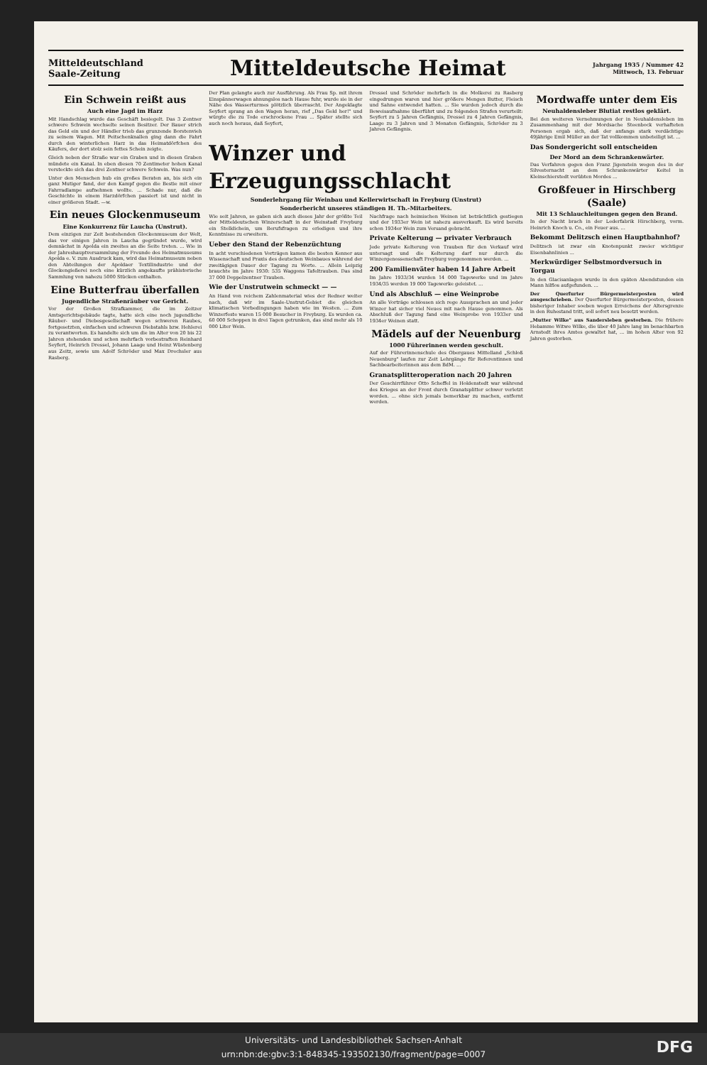Mitteldeutschland
Saale-Zeitung
Mitteldeutsche Heimat
Jahrgang 1935 / Nummer 42
Mittwoch, 13. Februar
Ein Schwein reißt aus
Auch eine Jagd im Harz
Mit Handschlag wurde das Geschäft besiegelt. Das 3 Zentner schwere Schwein wechselte seinen Besitzer. Der Bauer strich das Geld ein und der Händler trieb das grunzende Borstenvieh zu seinem Wagen. Mit Peitschenknallen ging dann die Fahrt durch den winterlichen Harz in das Heimatdörfchen des Käufers, der dort stolz sein fettes Schein zeigte.
Gleich neben der Straße war ein Graben und in diesen Graben mündete ein Kanal. In eben diesen 70 Zentimeter hohen Kanal versteckte sich das drei Zentner schwere Schwein. Was nun?
Unter den Menschen hub ein großes Beraten an, bis sich ein ganz Mutiger fand, der den Kampf gegen die Bestie mit einer Fahrradlampe aufnehmen wollte. ... Schade nur, daß die Geschichte in einem Harzdörfchen passiert ist und nicht in einer größeren Stadt. —w.
Ein neues Glockenmuseum
Eine Konkurrenz für Laucha (Unstrut).
Dem einzigen zur Zeit bestehenden Glockenmuseum der Welt, das vor einigen Jahren in Laucha gegründet wurde, wird demnächst in Apolda ein zweites an die Seite treten. ... Wie in der Jahreshauptversammlung der Freunde des Heimatmuseums Apolda e. V. zum Ausdruck kam, wird das Heimatmuseum neben den Abteilungen der Apoldaer Textilindustrie und der Glockengießerei noch eine kürzlich angekaufte prähistorische Sammlung von nahezu 5000 Stücken enthalten.
Eine Butterfrau überfallen
Jugendliche Straßenräuber vor Gericht.
Vor der Großen Strafkammer, die im Zeitzer Amtsgerichtsgebäude tagte, hatte sich eine noch jugendliche Räuber- und Diebesgesellschaft wegen schweren Raubes, fortgesetzten, einfachen und schweren Diebstahls bzw. Hehlerei zu verantworten. Es handelte sich um die im Alter von 20 bis 22 Jahren stehenden und schon mehrfach vorbestraften Reinhard Seyfert, Heinrich Dressel, Johann Laage und Heinz Wüstenberg aus Zeitz, sowie um Adolf Schröder und Max Drechsler aus Rasberg.
Der Plan gelangte auch zur Ausführung. Als Frau Sp. mit ihrem Einspännerwagen ahnungslos nach Hause fuhr, wurde sie in der Nähe des Wasserturmes plötzlich überrascht. Der Angeklagte Seyfert sprang an den Wagen heran, rief „Das Geld her!" und würgte die zu Tode erschrockene Frau ... Später stellte sich auch noch heraus, daß Seyfert,
Dressel und Schröder mehrfach in die Molkerei zu Rasberg eingedrungen waren und hier größere Mengen Butter, Fleisch und Sahne entwendet hatten. ... Sie wurden jedoch durch die Beweisaufnahme überführt und zu folgenden Strafen verurteilt: Seyfert zu 5 Jahren Gefängnis, Dressel zu 4 Jahren Gefängnis, Laage zu 3 Jahren und 3 Monaten Gefängnis, Schröder zu 3 Jahren Gefängnis.
Winzer und Erzeugungsschlacht
Sonderlehrgang für Weinbau und Kellerwirtschaft in Freyburg (Unstrut)
Sonderbericht unseres ständigen H. Th.-Mitarbeiters.
Wie seit Jahren, so gaben sich auch dieses Jahr der größte Teil der Mitteldeutschen Winzerschaft in der Weinstadt Freyburg ein Stelldichein, um Berufsfragen zu erledigen und ihre Kenntnisse zu erweitern.
Ueber den Stand der Rebenzüchtung
In acht verschiedenen Vorträgen kamen die besten Kenner aus Wissenschaft und Praxis des deutschen Weinbaues während der zweitägigen Dauer der Tagung zu Worte. ... Allein Leipzig brauchte im Jahre 1930: 535 Waggons Tafeltrauben. Das sind 37 000 Doppelzentner Trauben.
Wie der Unstrutwein schmeckt — —
An Hand von reichem Zahlenmaterial wies der Redner weiter nach, daß wir im Saale-Unstrut-Gebiet die gleichen klimatischen Vorbedingungen haben wie im Westen. ... Zum Winzerfeste waren 15 000 Besucher in Freyburg. Es wurden ca. 60 000 Schoppen in drei Tagen getrunken, das sind mehr als 10 000 Liter Wein.
Nachfrage nach heimischen Weinen ist beträchtlich gestiegen und der 1933er Wein ist nahezu ausverkauft. Es wird bereits schon 1934er Wein zum Versand gebracht.
Private Kelterung — privater Verbrauch
Jede private Kelterung von Trauben für den Verkauf wird untersagt und die Kelterung darf nur durch die Winzergenossenschaft Freyburg vorgenommen werden. ...
200 Familienväter haben 14 Jahre Arbeit
Im Jahre 1933/34 wurden 14 000 Tagewerke und im Jahre 1934/35 werden 19 000 Tagewerke geleistet. ...
Und als Abschluß — eine Weinprobe
An alle Vorträge schlossen sich rege Aussprachen an und jeder Winzer hat sicher viel Neues mit nach Hause genommen. Als Abschluß der Tagung fand eine Weinprobe von 1933er und 1934er Weinen statt.
Mädels auf der Neuenburg
1000 Führerinnen werden geschult.
Auf der Führerinnenschule des Obergaues Mittelland „Schloß Neuenburg" laufen zur Zeit Lehrgänge für Referentinnen und Sachbearbeiterinnen aus dem BdM. ...
Granatsplitteroperation nach 20 Jahren
Der Geschirrführer Otto Scheffel in Holdenstedt war während des Krieges an der Front durch Granatsplitter schwer verletzt worden. ... ohne sich jemals bemerkbar zu machen, entfernt werden.
Mordwaffe unter dem Eis
Neuhaldensleber Blutiat restlos geklärt.
Bei den weiteren Vernehmungen der in Neuhaldensleben im Zusammenhang mit der Mordsache Steenbock verhafteten Personen ergab sich, daß der anfangs stark verdächtige 49jährige Emil Müller an der Tat vollkommen unbeteiligt ist. ...
Das Sondergericht soll entscheiden
Der Mord an dem Schrankenwärter.
Das Verfahren gegen den Franz Jigenstein wegen des in der Silvesternacht an dem Schrankenwärter Keitel in Kleinschierstedt verübten Mordes ...
Großfeuer in Hirschberg (Saale)
Mit 13 Schlauchleitungen gegen den Brand.
In der Nacht brach in der Lederfabrik Hirschberg, vorm. Heinrich Knoch u. Co., ein Feuer aus. ...
Bekommt Delitzsch einen Hauptbahnhof?
Delitzsch ist zwar ein Knotenpunkt zweier wichtiger Eisenbahnlinien ...
Merkwürdiger Selbstmordversuch in Torgau
In den Glacisanlagen wurde in den späten Abendstunden ein Mann hilflos aufgefunden. ...
Der Querfurter Bürgermeisterposten wird ausgeschrieben. Der Querfurter Bürgermeisterposten, dessen bisheriger Inhaber soeben wegen Erreichens der Altersgrenze in den Ruhestand tritt, soll sofort neu besetzt werden.
„Mutter Wilke" aus Sandersleben gestorben. Die frühere Hebamme Witwe Wilke, die über 40 Jahre lang im benachbarten Arnstedt ihres Amtes gewaltet hat, ... im hohen Alter von 92 Jahren gestorben.
Universitäts- und Landesbibliothek Sachsen-Anhalt
urn:nbn:de:gbv:3:1-848345-193502130/fragment/page=0007
DFG